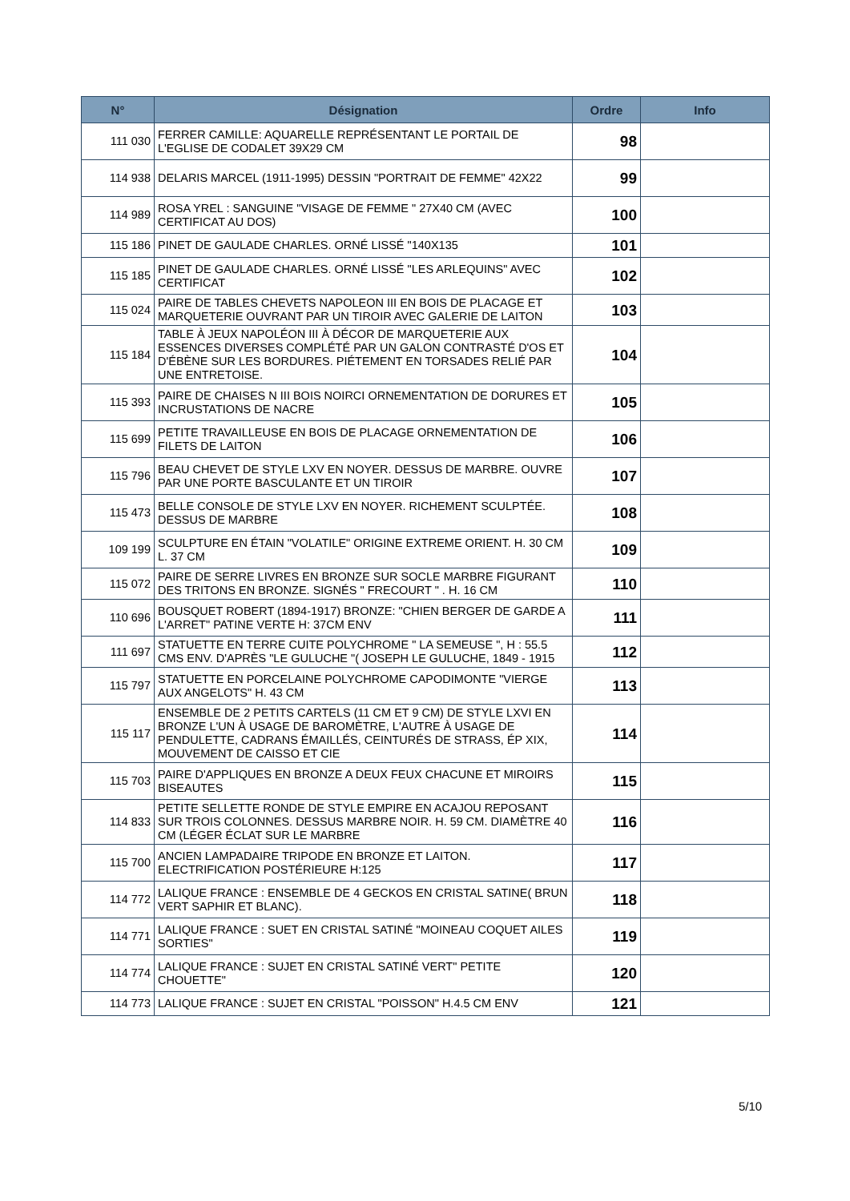| N° | Désignation | Ordre | Info |
| --- | --- | --- | --- |
| 111 030 | FERRER CAMILLE: AQUARELLE REPRÉSENTANT LE PORTAIL DE L'EGLISE DE CODALET 39X29 CM | 98 | |
| 114 938 | DELARIS MARCEL (1911-1995) DESSIN "PORTRAIT DE FEMME" 42X22 | 99 | |
| 114 989 | ROSA YREL : SANGUINE "VISAGE DE FEMME " 27X40 CM (AVEC CERTIFICAT AU DOS) | 100 | |
| 115 186 | PINET DE GAULADE CHARLES. ORNÉ LISSÉ "140X135 | 101 | |
| 115 185 | PINET DE GAULADE CHARLES. ORNÉ LISSÉ "LES ARLEQUINS" AVEC CERTIFICAT | 102 | |
| 115 024 | PAIRE DE TABLES CHEVETS NAPOLEON III EN BOIS DE PLACAGE ET MARQUETERIE OUVRANT PAR UN TIROIR AVEC GALERIE DE LAITON | 103 | |
| 115 184 | TABLE À JEUX NAPOLÉON III À DÉCOR DE MARQUETERIE AUX ESSENCES DIVERSES COMPLÉTÉ PAR UN GALON CONTRASTÉ D'OS ET D'ÉBÈNE SUR LES BORDURES. PIÉTEMENT EN TORSADES RELIÉ PAR UNE ENTRETOISE. | 104 | |
| 115 393 | PAIRE DE CHAISES N III BOIS NOIRCI ORNEMENTATION DE DORURES ET INCRUSTATIONS DE NACRE | 105 | |
| 115 699 | PETITE TRAVAILLEUSE EN BOIS DE PLACAGE ORNEMENTATION DE FILETS DE LAITON | 106 | |
| 115 796 | BEAU CHEVET DE STYLE LXV EN NOYER. DESSUS DE MARBRE. OUVRE PAR UNE PORTE BASCULANTE ET UN TIROIR | 107 | |
| 115 473 | BELLE CONSOLE DE STYLE LXV EN NOYER. RICHEMENT SCULPTÉE. DESSUS DE MARBRE | 108 | |
| 109 199 | SCULPTURE EN ÉTAIN "VOLATILE" ORIGINE EXTREME ORIENT. H. 30 CM L. 37 CM | 109 | |
| 115 072 | PAIRE DE SERRE LIVRES EN BRONZE SUR SOCLE MARBRE FIGURANT DES TRITONS EN BRONZE. SIGNÉS " FRECOURT " . H. 16 CM | 110 | |
| 110 696 | BOUSQUET ROBERT (1894-1917) BRONZE: "CHIEN BERGER DE GARDE A L'ARRET" PATINE VERTE H: 37CM ENV | 111 | |
| 111 697 | STATUETTE EN TERRE CUITE POLYCHROME " LA SEMEUSE ", H : 55.5 CMS ENV. D'APRÈS "LE GULUCHE "( JOSEPH LE GULUCHE, 1849 - 1915 | 112 | |
| 115 797 | STATUETTE EN PORCELAINE POLYCHROME CAPODIMONTE "VIERGE AUX ANGELOTS" H. 43 CM | 113 | |
| 115 117 | ENSEMBLE DE 2 PETITS CARTELS (11 CM ET 9 CM) DE STYLE LXVI EN BRONZE L'UN À USAGE DE BAROMÈTRE, L'AUTRE À USAGE DE PENDULETTE, CADRANS ÉMAILLÉS, CEINTURÉS DE STRASS, ÉP XIX, MOUVEMENT DE CAISSO ET CIE | 114 | |
| 115 703 | PAIRE D'APPLIQUES EN BRONZE A DEUX FEUX CHACUNE ET MIROIRS BISEAUTES | 115 | |
| 114 833 | PETITE SELLETTE RONDE DE STYLE EMPIRE EN ACAJOU REPOSANT SUR TROIS COLONNES. DESSUS MARBRE NOIR. H. 59 CM. DIAMÈTRE 40 CM (LÉGER ÉCLAT SUR LE MARBRE | 116 | |
| 115 700 | ANCIEN LAMPADAIRE TRIPODE EN BRONZE ET LAITON. ELECTRIFICATION POSTÉRIEURE H:125 | 117 | |
| 114 772 | LALIQUE FRANCE : ENSEMBLE DE 4 GECKOS EN CRISTAL SATINE( BRUN VERT SAPHIR ET BLANC). | 118 | |
| 114 771 | LALIQUE FRANCE : SUET EN CRISTAL SATINÉ "MOINEAU COQUET AILES SORTIES" | 119 | |
| 114 774 | LALIQUE FRANCE : SUJET EN CRISTAL SATINÉ VERT" PETITE CHOUETTE" | 120 | |
| 114 773 | LALIQUE FRANCE : SUJET EN CRISTAL "POISSON" H.4.5 CM ENV | 121 | |
5/10